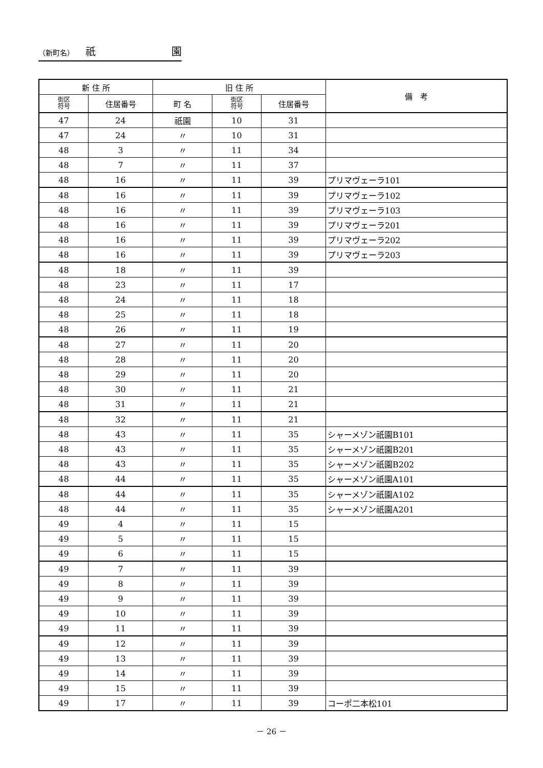（新町名） 祇 園
| 新 住 所 | | 旧 住 所 | | | 備 考 |
| --- | --- | --- | --- | --- | --- |
| 街区 符号 | 住居番号 | 町 名 | 街区 符号 | 住居番号 | |
| 47 | 24 | 祇園 | 10 | 31 | |
| 47 | 24 | 〃 | 10 | 31 | |
| 48 | 3 | 〃 | 11 | 34 | |
| 48 | 7 | 〃 | 11 | 37 | |
| 48 | 16 | 〃 | 11 | 39 | プリマヴェーラ101 |
| 48 | 16 | 〃 | 11 | 39 | プリマヴェーラ102 |
| 48 | 16 | 〃 | 11 | 39 | プリマヴェーラ103 |
| 48 | 16 | 〃 | 11 | 39 | プリマヴェーラ201 |
| 48 | 16 | 〃 | 11 | 39 | プリマヴェーラ202 |
| 48 | 16 | 〃 | 11 | 39 | プリマヴェーラ203 |
| 48 | 18 | 〃 | 11 | 39 | |
| 48 | 23 | 〃 | 11 | 17 | |
| 48 | 24 | 〃 | 11 | 18 | |
| 48 | 25 | 〃 | 11 | 18 | |
| 48 | 26 | 〃 | 11 | 19 | |
| 48 | 27 | 〃 | 11 | 20 | |
| 48 | 28 | 〃 | 11 | 20 | |
| 48 | 29 | 〃 | 11 | 20 | |
| 48 | 30 | 〃 | 11 | 21 | |
| 48 | 31 | 〃 | 11 | 21 | |
| 48 | 32 | 〃 | 11 | 21 | |
| 48 | 43 | 〃 | 11 | 35 | シャーメゾン祇園B101 |
| 48 | 43 | 〃 | 11 | 35 | シャーメゾン祇園B201 |
| 48 | 43 | 〃 | 11 | 35 | シャーメゾン祇園B202 |
| 48 | 44 | 〃 | 11 | 35 | シャーメゾン祇園A101 |
| 48 | 44 | 〃 | 11 | 35 | シャーメゾン祇園A102 |
| 48 | 44 | 〃 | 11 | 35 | シャーメゾン祇園A201 |
| 49 | 4 | 〃 | 11 | 15 | |
| 49 | 5 | 〃 | 11 | 15 | |
| 49 | 6 | 〃 | 11 | 15 | |
| 49 | 7 | 〃 | 11 | 39 | |
| 49 | 8 | 〃 | 11 | 39 | |
| 49 | 9 | 〃 | 11 | 39 | |
| 49 | 10 | 〃 | 11 | 39 | |
| 49 | 11 | 〃 | 11 | 39 | |
| 49 | 12 | 〃 | 11 | 39 | |
| 49 | 13 | 〃 | 11 | 39 | |
| 49 | 14 | 〃 | 11 | 39 | |
| 49 | 15 | 〃 | 11 | 39 | |
| 49 | 17 | 〃 | 11 | 39 | コーポ二本松101 |
－ 26 －